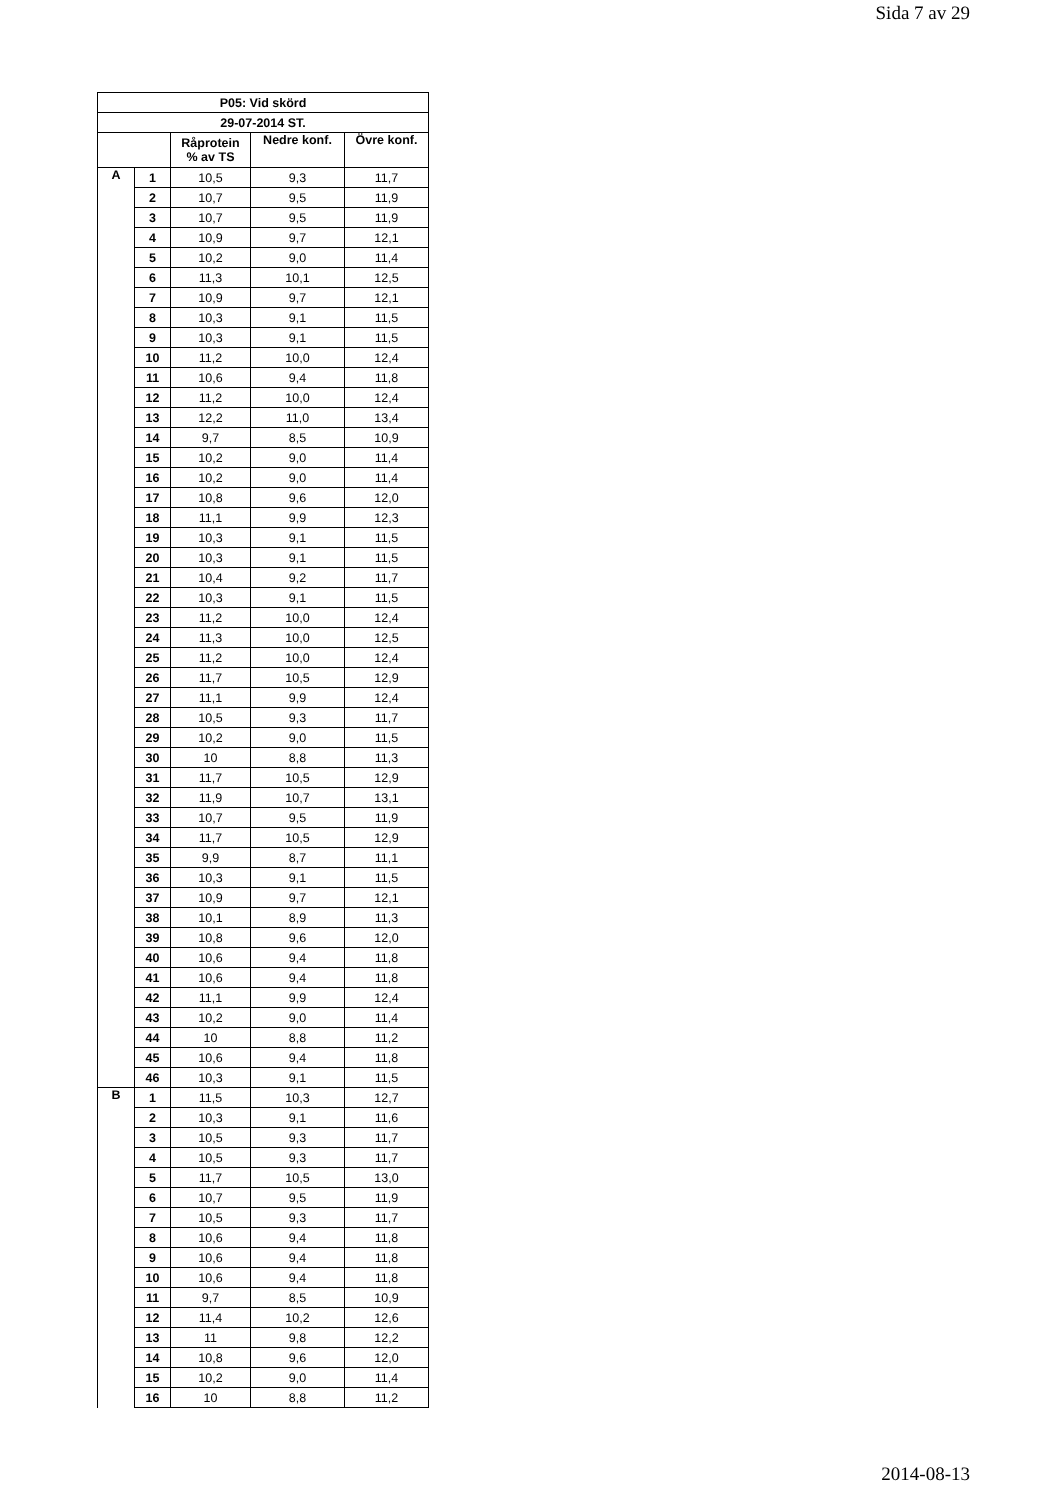Sida 7 av 29
| P05: Vid skörd | | | | |
| --- | --- | --- | --- | --- |
| 29-07-2014 ST. | | | | |
| | | Råprotein % av TS | Nedre konf. | Övre konf. |
| A | 1 | 10,5 | 9,3 | 11,7 |
| | 2 | 10,7 | 9,5 | 11,9 |
| | 3 | 10,7 | 9,5 | 11,9 |
| | 4 | 10,9 | 9,7 | 12,1 |
| | 5 | 10,2 | 9,0 | 11,4 |
| | 6 | 11,3 | 10,1 | 12,5 |
| | 7 | 10,9 | 9,7 | 12,1 |
| | 8 | 10,3 | 9,1 | 11,5 |
| | 9 | 10,3 | 9,1 | 11,5 |
| | 10 | 11,2 | 10,0 | 12,4 |
| | 11 | 10,6 | 9,4 | 11,8 |
| | 12 | 11,2 | 10,0 | 12,4 |
| | 13 | 12,2 | 11,0 | 13,4 |
| | 14 | 9,7 | 8,5 | 10,9 |
| | 15 | 10,2 | 9,0 | 11,4 |
| | 16 | 10,2 | 9,0 | 11,4 |
| | 17 | 10,8 | 9,6 | 12,0 |
| | 18 | 11,1 | 9,9 | 12,3 |
| | 19 | 10,3 | 9,1 | 11,5 |
| | 20 | 10,3 | 9,1 | 11,5 |
| | 21 | 10,4 | 9,2 | 11,7 |
| | 22 | 10,3 | 9,1 | 11,5 |
| | 23 | 11,2 | 10,0 | 12,4 |
| | 24 | 11,3 | 10,0 | 12,5 |
| | 25 | 11,2 | 10,0 | 12,4 |
| | 26 | 11,7 | 10,5 | 12,9 |
| | 27 | 11,1 | 9,9 | 12,4 |
| | 28 | 10,5 | 9,3 | 11,7 |
| | 29 | 10,2 | 9,0 | 11,5 |
| | 30 | 10 | 8,8 | 11,3 |
| | 31 | 11,7 | 10,5 | 12,9 |
| | 32 | 11,9 | 10,7 | 13,1 |
| | 33 | 10,7 | 9,5 | 11,9 |
| | 34 | 11,7 | 10,5 | 12,9 |
| | 35 | 9,9 | 8,7 | 11,1 |
| | 36 | 10,3 | 9,1 | 11,5 |
| | 37 | 10,9 | 9,7 | 12,1 |
| | 38 | 10,1 | 8,9 | 11,3 |
| | 39 | 10,8 | 9,6 | 12,0 |
| | 40 | 10,6 | 9,4 | 11,8 |
| | 41 | 10,6 | 9,4 | 11,8 |
| | 42 | 11,1 | 9,9 | 12,4 |
| | 43 | 10,2 | 9,0 | 11,4 |
| | 44 | 10 | 8,8 | 11,2 |
| | 45 | 10,6 | 9,4 | 11,8 |
| | 46 | 10,3 | 9,1 | 11,5 |
| B | 1 | 11,5 | 10,3 | 12,7 |
| | 2 | 10,3 | 9,1 | 11,6 |
| | 3 | 10,5 | 9,3 | 11,7 |
| | 4 | 10,5 | 9,3 | 11,7 |
| | 5 | 11,7 | 10,5 | 13,0 |
| | 6 | 10,7 | 9,5 | 11,9 |
| | 7 | 10,5 | 9,3 | 11,7 |
| | 8 | 10,6 | 9,4 | 11,8 |
| | 9 | 10,6 | 9,4 | 11,8 |
| | 10 | 10,6 | 9,4 | 11,8 |
| | 11 | 9,7 | 8,5 | 10,9 |
| | 12 | 11,4 | 10,2 | 12,6 |
| | 13 | 11 | 9,8 | 12,2 |
| | 14 | 10,8 | 9,6 | 12,0 |
| | 15 | 10,2 | 9,0 | 11,4 |
| | 16 | 10 | 8,8 | 11,2 |
2014-08-13